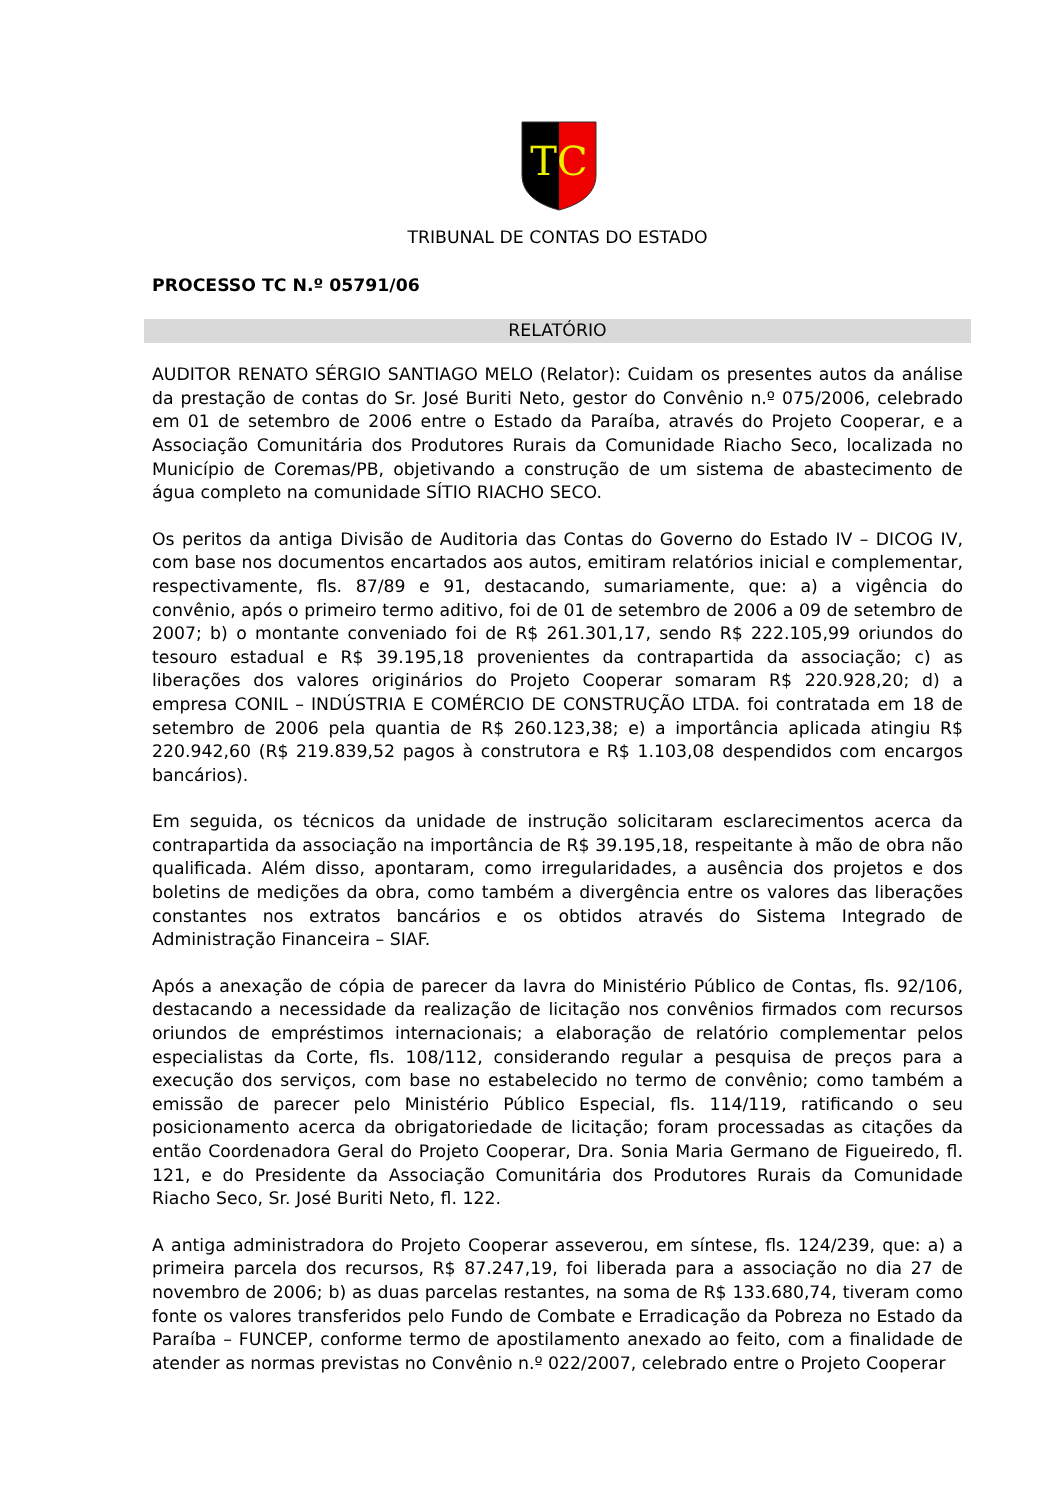TC
TRIBUNAL DE CONTAS DO ESTADO
PROCESSO TC N.º 05791/06
RELATÓRIO
AUDITOR RENATO SÉRGIO SANTIAGO MELO (Relator): Cuidam os presentes autos da análise da prestação de contas do Sr. José Buriti Neto, gestor do Convênio n.º 075/2006, celebrado em 01 de setembro de 2006 entre o Estado da Paraíba, através do Projeto Cooperar, e a Associação Comunitária dos Produtores Rurais da Comunidade Riacho Seco, localizada no Município de Coremas/PB, objetivando a construção de um sistema de abastecimento de água completo na comunidade SÍTIO RIACHO SECO.
Os peritos da antiga Divisão de Auditoria das Contas do Governo do Estado IV – DICOG IV, com base nos documentos encartados aos autos, emitiram relatórios inicial e complementar, respectivamente, fls. 87/89 e 91, destacando, sumariamente, que: a) a vigência do convênio, após o primeiro termo aditivo, foi de 01 de setembro de 2006 a 09 de setembro de 2007; b) o montante conveniado foi de R$ 261.301,17, sendo R$ 222.105,99 oriundos do tesouro estadual e R$ 39.195,18 provenientes da contrapartida da associação; c) as liberações dos valores originários do Projeto Cooperar somaram R$ 220.928,20; d) a empresa CONIL – INDÚSTRIA E COMÉRCIO DE CONSTRUÇÃO LTDA. foi contratada em 18 de setembro de 2006 pela quantia de R$ 260.123,38; e) a importância aplicada atingiu R$ 220.942,60 (R$ 219.839,52 pagos à construtora e R$ 1.103,08 despendidos com encargos bancários).
Em seguida, os técnicos da unidade de instrução solicitaram esclarecimentos acerca da contrapartida da associação na importância de R$ 39.195,18, respeitante à mão de obra não qualificada. Além disso, apontaram, como irregularidades, a ausência dos projetos e dos boletins de medições da obra, como também a divergência entre os valores das liberações constantes nos extratos bancários e os obtidos através do Sistema Integrado de Administração Financeira – SIAF.
Após a anexação de cópia de parecer da lavra do Ministério Público de Contas, fls. 92/106, destacando a necessidade da realização de licitação nos convênios firmados com recursos oriundos de empréstimos internacionais; a elaboração de relatório complementar pelos especialistas da Corte, fls. 108/112, considerando regular a pesquisa de preços para a execução dos serviços, com base no estabelecido no termo de convênio; como também a emissão de parecer pelo Ministério Público Especial, fls. 114/119, ratificando o seu posicionamento acerca da obrigatoriedade de licitação; foram processadas as citações da então Coordenadora Geral do Projeto Cooperar, Dra. Sonia Maria Germano de Figueiredo, fl. 121, e do Presidente da Associação Comunitária dos Produtores Rurais da Comunidade Riacho Seco, Sr. José Buriti Neto, fl. 122.
A antiga administradora do Projeto Cooperar asseverou, em síntese, fls. 124/239, que: a) a primeira parcela dos recursos, R$ 87.247,19, foi liberada para a associação no dia 27 de novembro de 2006; b) as duas parcelas restantes, na soma de R$ 133.680,74, tiveram como fonte os valores transferidos pelo Fundo de Combate e Erradicação da Pobreza no Estado da Paraíba – FUNCEP, conforme termo de apostilamento anexado ao feito, com a finalidade de atender as normas previstas no Convênio n.º 022/2007, celebrado entre o Projeto Cooperar